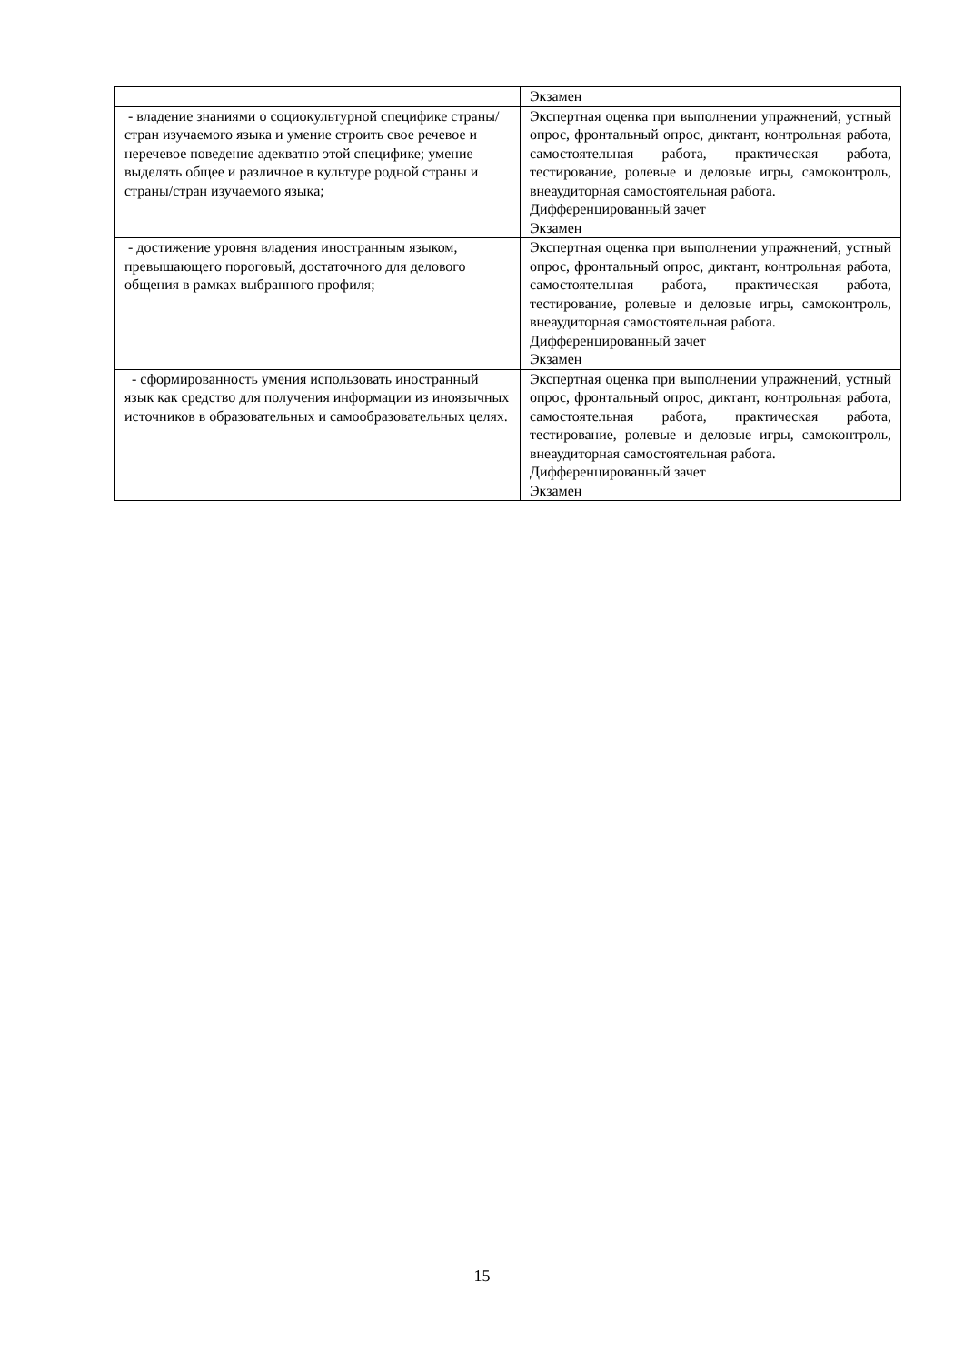| | Экзамен |
| - владение знаниями о социокультурной специфике страны/стран изучаемого языка и умение строить свое речевое и неречевое поведение адекватно этой специфике; умение выделять общее и различное в культуре родной страны и страны/стран изучаемого языка; | Экспертная оценка при выполнении упражнений, устный опрос, фронтальный опрос, диктант, контрольная работа, самостоятельная работа, практическая работа, тестирование, ролевые и деловые игры, самоконтроль, внеаудиторная самостоятельная работа. Дифференцированный зачет Экзамен |
| - достижение уровня владения иностранным языком, превышающего пороговый, достаточного для делового общения в рамках выбранного профиля; | Экспертная оценка при выполнении упражнений, устный опрос, фронтальный опрос, диктант, контрольная работа, самостоятельная работа, практическая работа, тестирование, ролевые и деловые игры, самоконтроль, внеаудиторная самостоятельная работа. Дифференцированный зачет Экзамен |
| - сформированность умения использовать иностранный язык как средство для получения информации из иноязычных источников в образовательных и самообразовательных целях. | Экспертная оценка при выполнении упражнений, устный опрос, фронтальный опрос, диктант, контрольная работа, самостоятельная работа, практическая работа, тестирование, ролевые и деловые игры, самоконтроль, внеаудиторная самостоятельная работа. Дифференцированный зачет Экзамен |
15